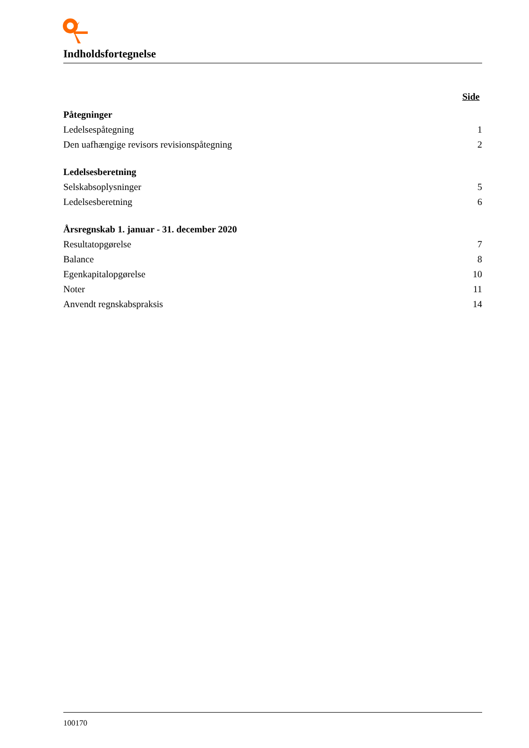Indholdsfortegnelse
Side
Påtegninger
Ledelsespåtegning 1
Den uafhængige revisors revisionspåtegning 2
Ledelsesberetning
Selskabsoplysninger 5
Ledelsesberetning 6
Årsregnskab 1. januar - 31. december 2020
Resultatopgørelse 7
Balance 8
Egenkapitalopgørelse 10
Noter 11
Anvendt regnskabspraksis 14
100170